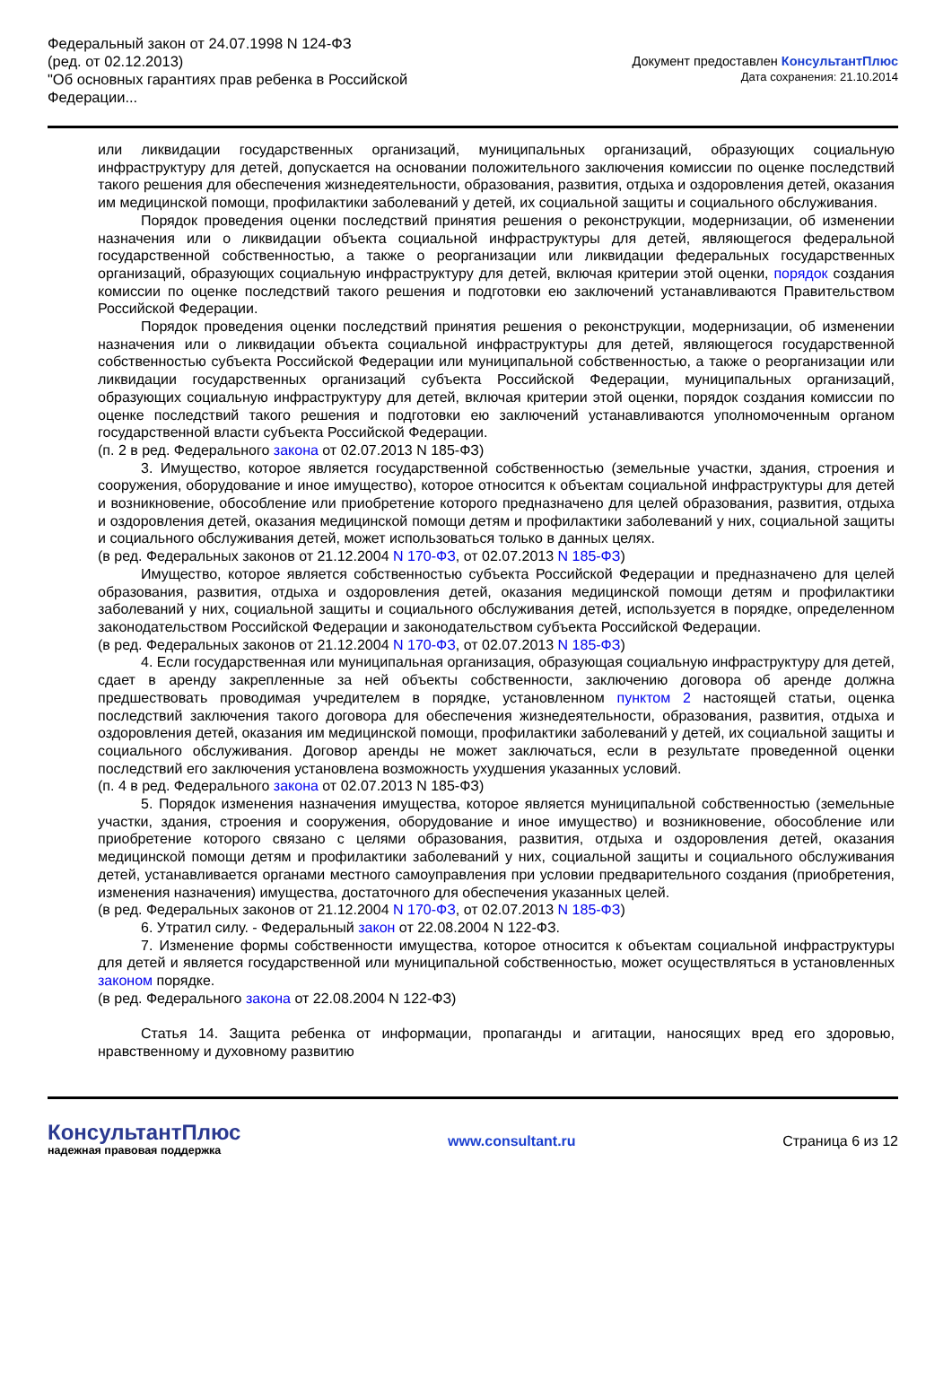Федеральный закон от 24.07.1998 N 124-ФЗ
(ред. от 02.12.2013)
"Об основных гарантиях прав ребенка в Российской Федерации...
Документ предоставлен КонсультантПлюс
Дата сохранения: 21.10.2014
или ликвидации государственных организаций, муниципальных организаций, образующих социальную инфраструктуру для детей, допускается на основании положительного заключения комиссии по оценке последствий такого решения для обеспечения жизнедеятельности, образования, развития, отдыха и оздоровления детей, оказания им медицинской помощи, профилактики заболеваний у детей, их социальной защиты и социального обслуживания.
Порядок проведения оценки последствий принятия решения о реконструкции, модернизации, об изменении назначения или о ликвидации объекта социальной инфраструктуры для детей, являющегося федеральной государственной собственностью, а также о реорганизации или ликвидации федеральных государственных организаций, образующих социальную инфраструктуру для детей, включая критерии этой оценки, порядок создания комиссии по оценке последствий такого решения и подготовки ею заключений устанавливаются Правительством Российской Федерации.
Порядок проведения оценки последствий принятия решения о реконструкции, модернизации, об изменении назначения или о ликвидации объекта социальной инфраструктуры для детей, являющегося государственной собственностью субъекта Российской Федерации или муниципальной собственностью, а также о реорганизации или ликвидации государственных организаций субъекта Российской Федерации, муниципальных организаций, образующих социальную инфраструктуру для детей, включая критерии этой оценки, порядок создания комиссии по оценке последствий такого решения и подготовки ею заключений устанавливаются уполномоченным органом государственной власти субъекта Российской Федерации.
(п. 2 в ред. Федерального закона от 02.07.2013 N 185-ФЗ)
3. Имущество, которое является государственной собственностью (земельные участки, здания, строения и сооружения, оборудование и иное имущество), которое относится к объектам социальной инфраструктуры для детей и возникновение, обособление или приобретение которого предназначено для целей образования, развития, отдыха и оздоровления детей, оказания медицинской помощи детям и профилактики заболеваний у них, социальной защиты и социального обслуживания детей, может использоваться только в данных целях.
(в ред. Федеральных законов от 21.12.2004 N 170-ФЗ, от 02.07.2013 N 185-ФЗ)
Имущество, которое является собственностью субъекта Российской Федерации и предназначено для целей образования, развития, отдыха и оздоровления детей, оказания медицинской помощи детям и профилактики заболеваний у них, социальной защиты и социального обслуживания детей, используется в порядке, определенном законодательством Российской Федерации и законодательством субъекта Российской Федерации.
(в ред. Федеральных законов от 21.12.2004 N 170-ФЗ, от 02.07.2013 N 185-ФЗ)
4. Если государственная или муниципальная организация, образующая социальную инфраструктуру для детей, сдает в аренду закрепленные за ней объекты собственности, заключению договора об аренде должна предшествовать проводимая учредителем в порядке, установленном пунктом 2 настоящей статьи, оценка последствий заключения такого договора для обеспечения жизнедеятельности, образования, развития, отдыха и оздоровления детей, оказания им медицинской помощи, профилактики заболеваний у детей, их социальной защиты и социального обслуживания. Договор аренды не может заключаться, если в результате проведенной оценки последствий его заключения установлена возможность ухудшения указанных условий.
(п. 4 в ред. Федерального закона от 02.07.2013 N 185-ФЗ)
5. Порядок изменения назначения имущества, которое является муниципальной собственностью (земельные участки, здания, строения и сооружения, оборудование и иное имущество) и возникновение, обособление или приобретение которого связано с целями образования, развития, отдыха и оздоровления детей, оказания медицинской помощи детям и профилактики заболеваний у них, социальной защиты и социального обслуживания детей, устанавливается органами местного самоуправления при условии предварительного создания (приобретения, изменения назначения) имущества, достаточного для обеспечения указанных целей.
(в ред. Федеральных законов от 21.12.2004 N 170-ФЗ, от 02.07.2013 N 185-ФЗ)
6. Утратил силу. - Федеральный закон от 22.08.2004 N 122-ФЗ.
7. Изменение формы собственности имущества, которое относится к объектам социальной инфраструктуры для детей и является государственной или муниципальной собственностью, может осуществляться в установленных законом порядке.
(в ред. Федерального закона от 22.08.2004 N 122-ФЗ)
Статья 14. Защита ребенка от информации, пропаганды и агитации, наносящих вред его здоровью, нравственному и духовному развитию
КонсультантПлюс
надежная правовая поддержка
www.consultant.ru Страница 6 из 12